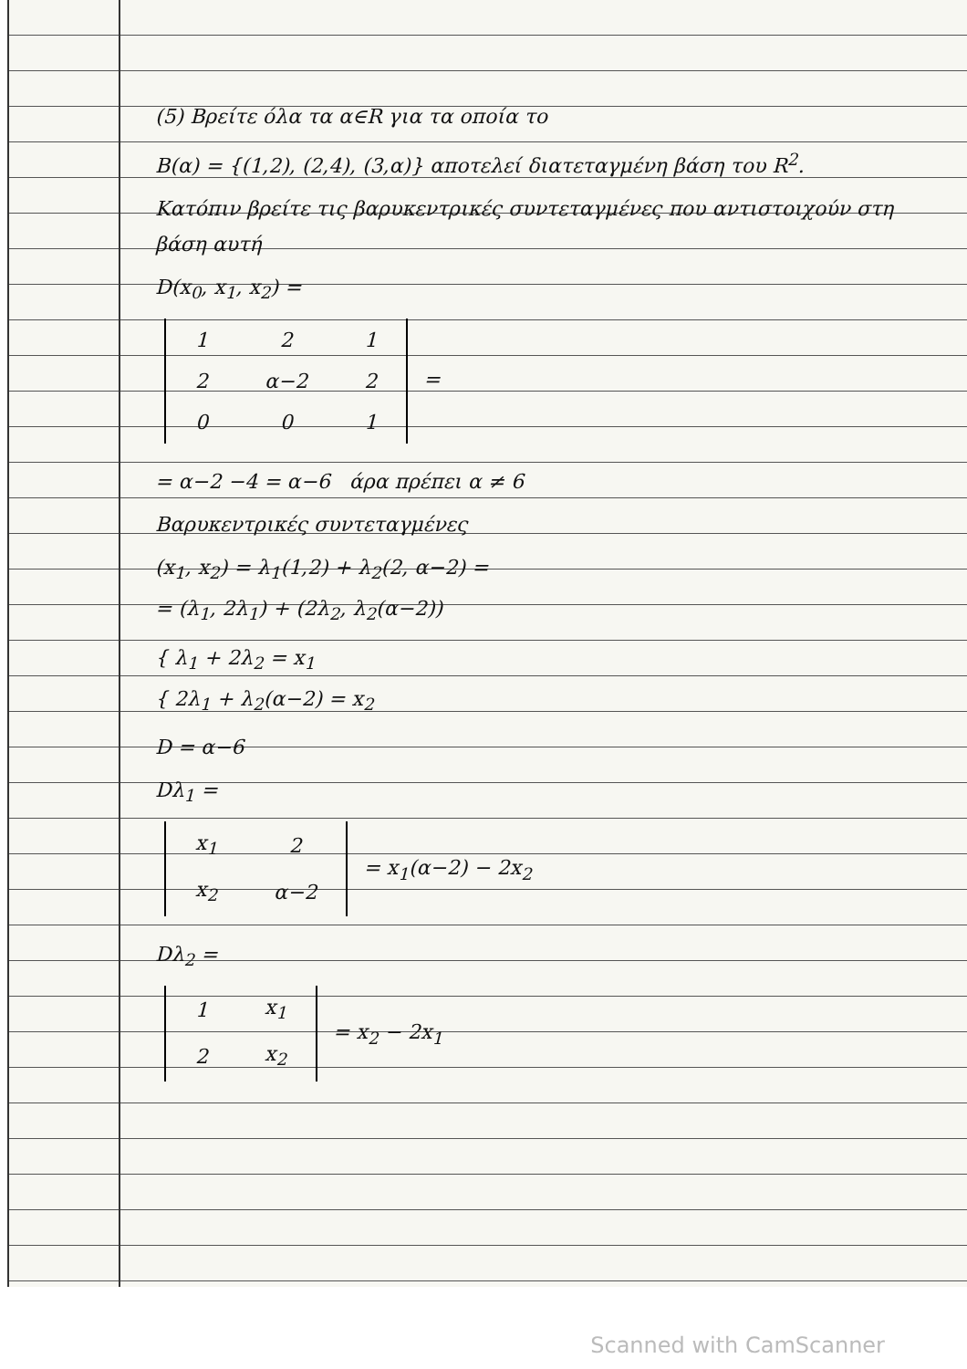(5) Βρείτε όλα τα α∈R για τα οποία το
B(α) = {(1,2), (2,4), (3,α)} αποτελεί διατεταγμένη βάση του R<sup>2</sup>.
Κατόπιν βρείτε τις βαρυκεντρικές συντεταγμένες που αντιστοιχούν στη βάση αυτή
D(x<sub>0</sub>, x<sub>1</sub>, x<sub>2</sub>) =
| 1 | 2 | 1 |
| 2 | α−2 | 2 |
| 0 | 0 | 1 |
=
= α−2 −4 = α−6 άρα πρέπει α ≠ 6
Βαρυκεντρικές συντεταγμένες
(x<sub>1</sub>, x<sub>2</sub>) = λ<sub>1</sub>(1,2) + λ<sub>2</sub>(2, α−2) =
= (λ<sub>1</sub>, 2λ<sub>1</sub>) + (2λ<sub>2</sub>, λ<sub>2</sub>(α−2))
{ λ<sub>1</sub> + 2λ<sub>2</sub> = x<sub>1</sub>
{ 2λ<sub>1</sub> + λ<sub>2</sub>(α−2) = x<sub>2</sub>
D = α−6
Dλ<sub>1</sub> =
| x<sub>1</sub> | 2 |
| x<sub>2</sub> | α−2 |
= x<sub>1</sub>(α−2) − 2x<sub>2</sub>
Dλ<sub>2</sub> =
| 1 | x<sub>1</sub> |
| 2 | x<sub>2</sub> |
= x<sub>2</sub> − 2x<sub>1</sub>
Scanned with CamScanner